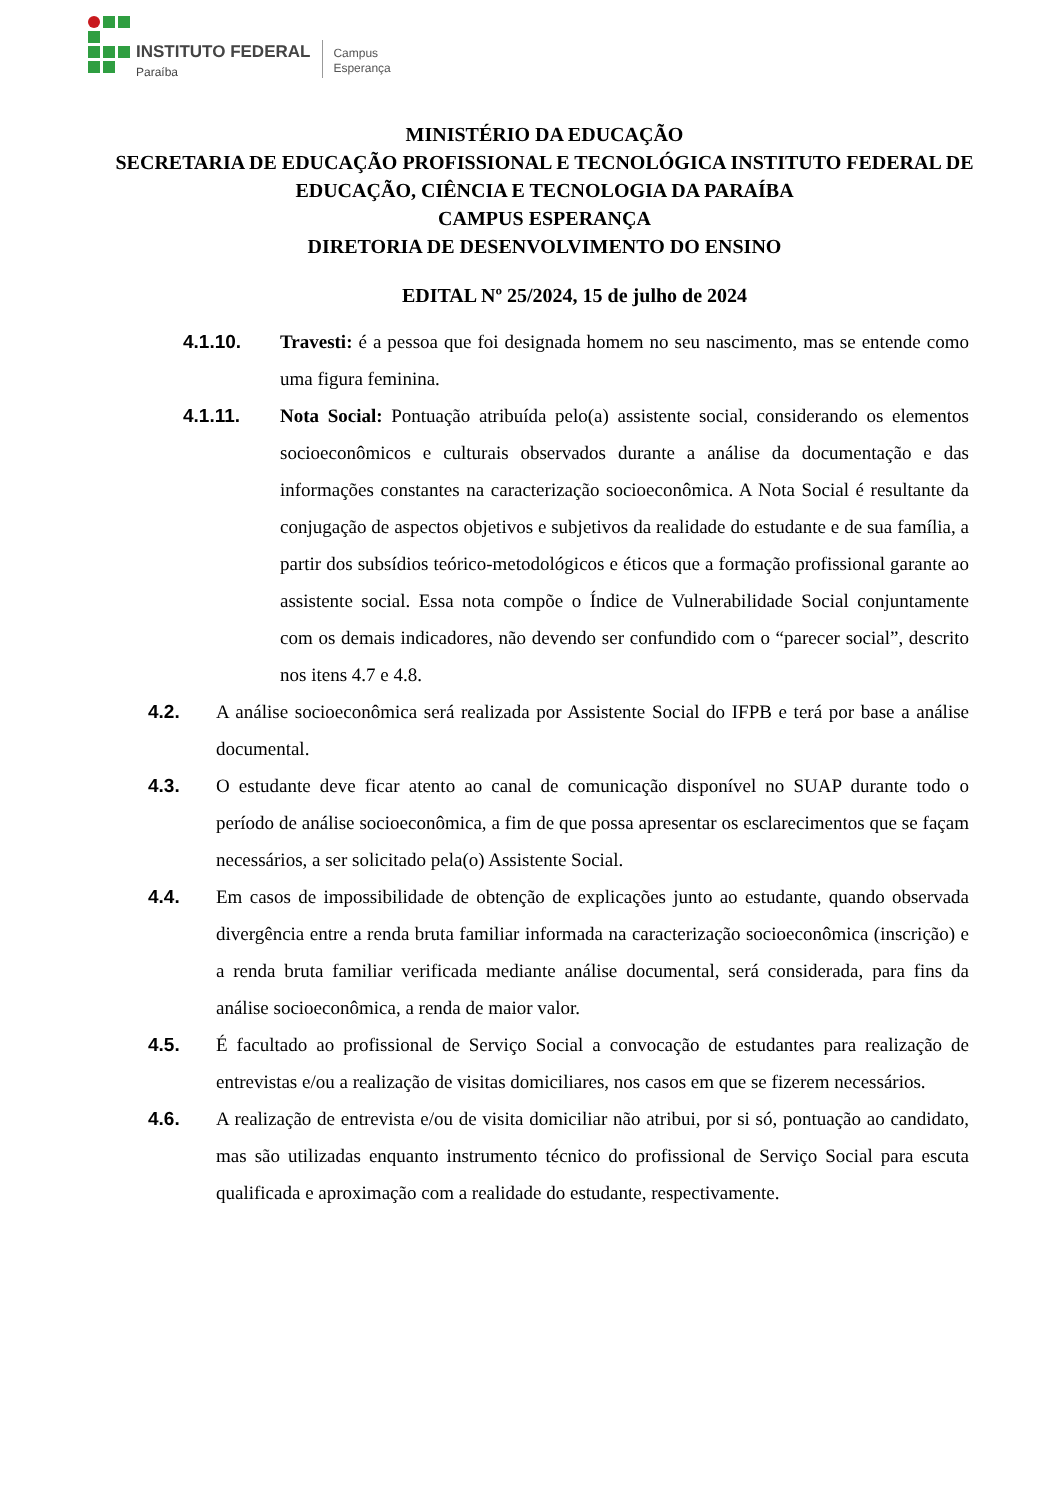INSTITUTO FEDERAL
Paraíba
Campus
Esperança
MINISTÉRIO DA EDUCAÇÃO
SECRETARIA DE EDUCAÇÃO PROFISSIONAL E TECNOLÓGICA INSTITUTO FEDERAL DE EDUCAÇÃO, CIÊNCIA E TECNOLOGIA DA PARAÍBA
CAMPUS ESPERANÇA
DIRETORIA DE DESENVOLVIMENTO DO ENSINO
EDITAL Nº 25/2024, 15 de julho de 2024
4.1.10. Travesti: é a pessoa que foi designada homem no seu nascimento, mas se entende como uma figura feminina.
4.1.11. Nota Social: Pontuação atribuída pelo(a) assistente social, considerando os elementos socioeconômicos e culturais observados durante a análise da documentação e das informações constantes na caracterização socioeconômica. A Nota Social é resultante da conjugação de aspectos objetivos e subjetivos da realidade do estudante e de sua família, a partir dos subsídios teórico-metodológicos e éticos que a formação profissional garante ao assistente social. Essa nota compõe o Índice de Vulnerabilidade Social conjuntamente com os demais indicadores, não devendo ser confundido com o “parecer social”, descrito nos itens 4.7 e 4.8.
4.2. A análise socioeconômica será realizada por Assistente Social do IFPB e terá por base a análise documental.
4.3. O estudante deve ficar atento ao canal de comunicação disponível no SUAP durante todo o período de análise socioeconômica, a fim de que possa apresentar os esclarecimentos que se façam necessários, a ser solicitado pela(o) Assistente Social.
4.4. Em casos de impossibilidade de obtenção de explicações junto ao estudante, quando observada divergência entre a renda bruta familiar informada na caracterização socioeconômica (inscrição) e a renda bruta familiar verificada mediante análise documental, será considerada, para fins da análise socioeconômica, a renda de maior valor.
4.5. É facultado ao profissional de Serviço Social a convocação de estudantes para realização de entrevistas e/ou a realização de visitas domiciliares, nos casos em que se fizerem necessários.
4.6. A realização de entrevista e/ou de visita domiciliar não atribui, por si só, pontuação ao candidato, mas são utilizadas enquanto instrumento técnico do profissional de Serviço Social para escuta qualificada e aproximação com a realidade do estudante, respectivamente.